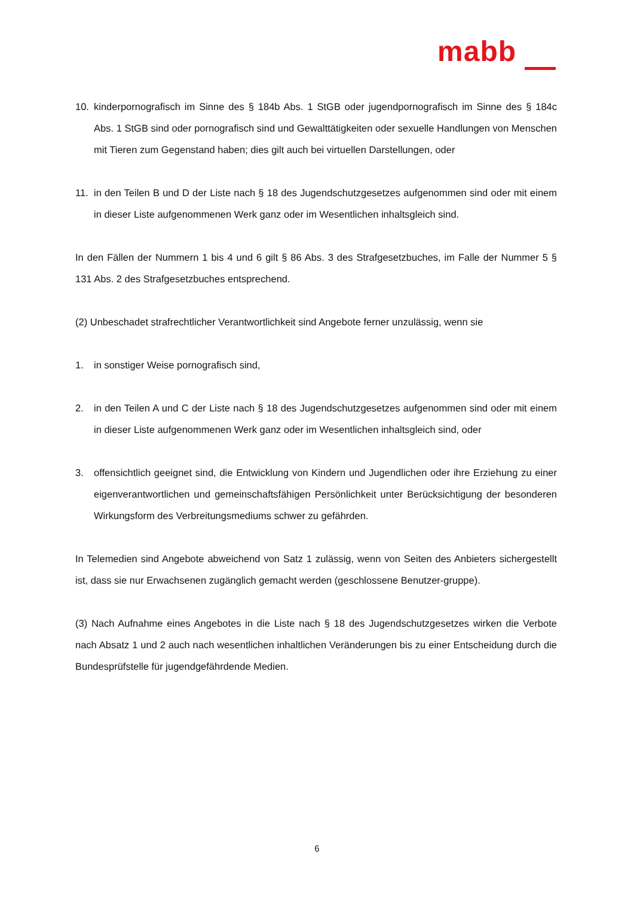mabb
10. kinderpornografisch im Sinne des § 184b Abs. 1 StGB oder jugendpornografisch im Sinne des § 184c Abs. 1 StGB sind oder pornografisch sind und Gewalttätigkeiten oder sexuelle Handlungen von Menschen mit Tieren zum Gegenstand haben; dies gilt auch bei virtuellen Darstellungen, oder
11. in den Teilen B und D der Liste nach § 18 des Jugendschutzgesetzes aufgenommen sind oder mit einem in dieser Liste aufgenommenen Werk ganz oder im Wesentlichen inhaltsgleich sind.
In den Fällen der Nummern 1 bis 4 und 6 gilt § 86 Abs. 3 des Strafgesetzbuches, im Falle der Nummer 5 § 131 Abs. 2 des Strafgesetzbuches entsprechend.
(2) Unbeschadet strafrechtlicher Verantwortlichkeit sind Angebote ferner unzulässig, wenn sie
1. in sonstiger Weise pornografisch sind,
2. in den Teilen A und C der Liste nach § 18 des Jugendschutzgesetzes aufgenommen sind oder mit einem in dieser Liste aufgenommenen Werk ganz oder im Wesentlichen inhaltsgleich sind, oder
3. offensichtlich geeignet sind, die Entwicklung von Kindern und Jugendlichen oder ihre Erziehung zu einer eigenverantwortlichen und gemeinschaftsfähigen Persönlichkeit unter Berücksichtigung der besonderen Wirkungsform des Verbreitungsmediums schwer zu gefährden.
In Telemedien sind Angebote abweichend von Satz 1 zulässig, wenn von Seiten des Anbieters sichergestellt ist, dass sie nur Erwachsenen zugänglich gemacht werden (geschlossene Benutzer-gruppe).
(3) Nach Aufnahme eines Angebotes in die Liste nach § 18 des Jugendschutzgesetzes wirken die Verbote nach Absatz 1 und 2 auch nach wesentlichen inhaltlichen Veränderungen bis zu einer Entscheidung durch die Bundesprüfstelle für jugendgefährdende Medien.
6